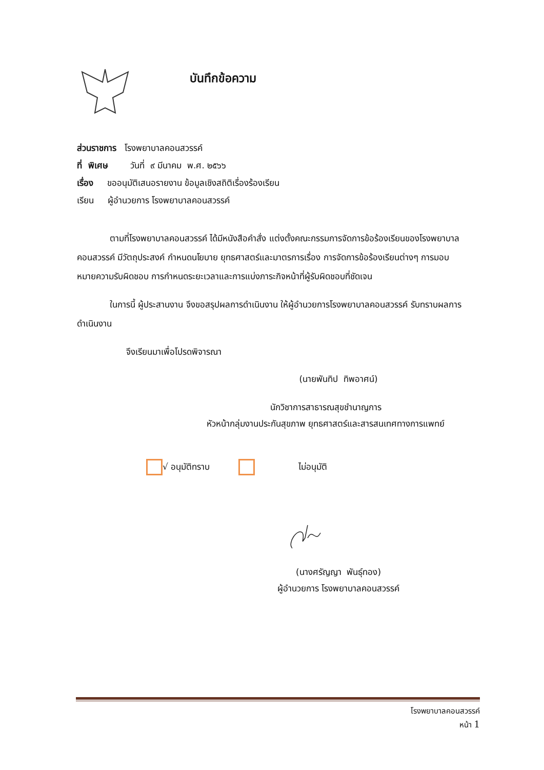บันทึกข้อความ
ส่วนราชการ โรงพยาบาลคอนสวรรค์
ที่ พิเศษ วันที่ ๙ มีนาคม พ.ศ. ๒๕๖๖
เรื่อง ขออนุมัติเสนอรายงาน ข้อมูลเชิงสถิติเรื่องร้องเรียน
เรียน ผู้อำนวยการ โรงพยาบาลคอนสวรรค์
ตามที่โรงพยาบาลคอนสวรรค์ ได้มีหนังสือคำสั่ง แต่งตั้งคณะกรรมการจัดการข้อร้องเรียนของโรงพยาบาลคอนสวรรค์ มีวัตถุประสงค์ กำหนดนโยบาย ยุทธศาสตร์และมาตรการเรื่อง การจัดการข้อร้องเรียนต่างๆ การมอบหมายความรับผิดชอบ การกำหนดระยะเวลาและการแบ่งภาระกิจหน้าที่ผู้รับผิดชอบที่ชัดเจน
ในการนี้ ผู้ประสานงาน จึงขอสรุปผลการดำเนินงาน ให้ผู้อำนวยการโรงพยาบาลคอนสวรรค์ รับทราบผลการดำเนินงาน
จึงเรียนมาเพื่อโปรดพิจารณา
(นายพันทิป ทิพอาศน์)
นักวิชาการสาธารณสุขชำนาญการ
หัวหน้ากลุ่มงานประกันสุขภาพ ยุทธศาสตร์และสารสนเทศทางการแพทย์
√ อนุมัติทราบ ไม่อนุมัติ
(นางศรัญญา พันธุ์ทอง)
ผู้อำนวยการ โรงพยาบาลคอนสวรรค์
โรงพยาบาลคอนสวรรค์
หน้า 1